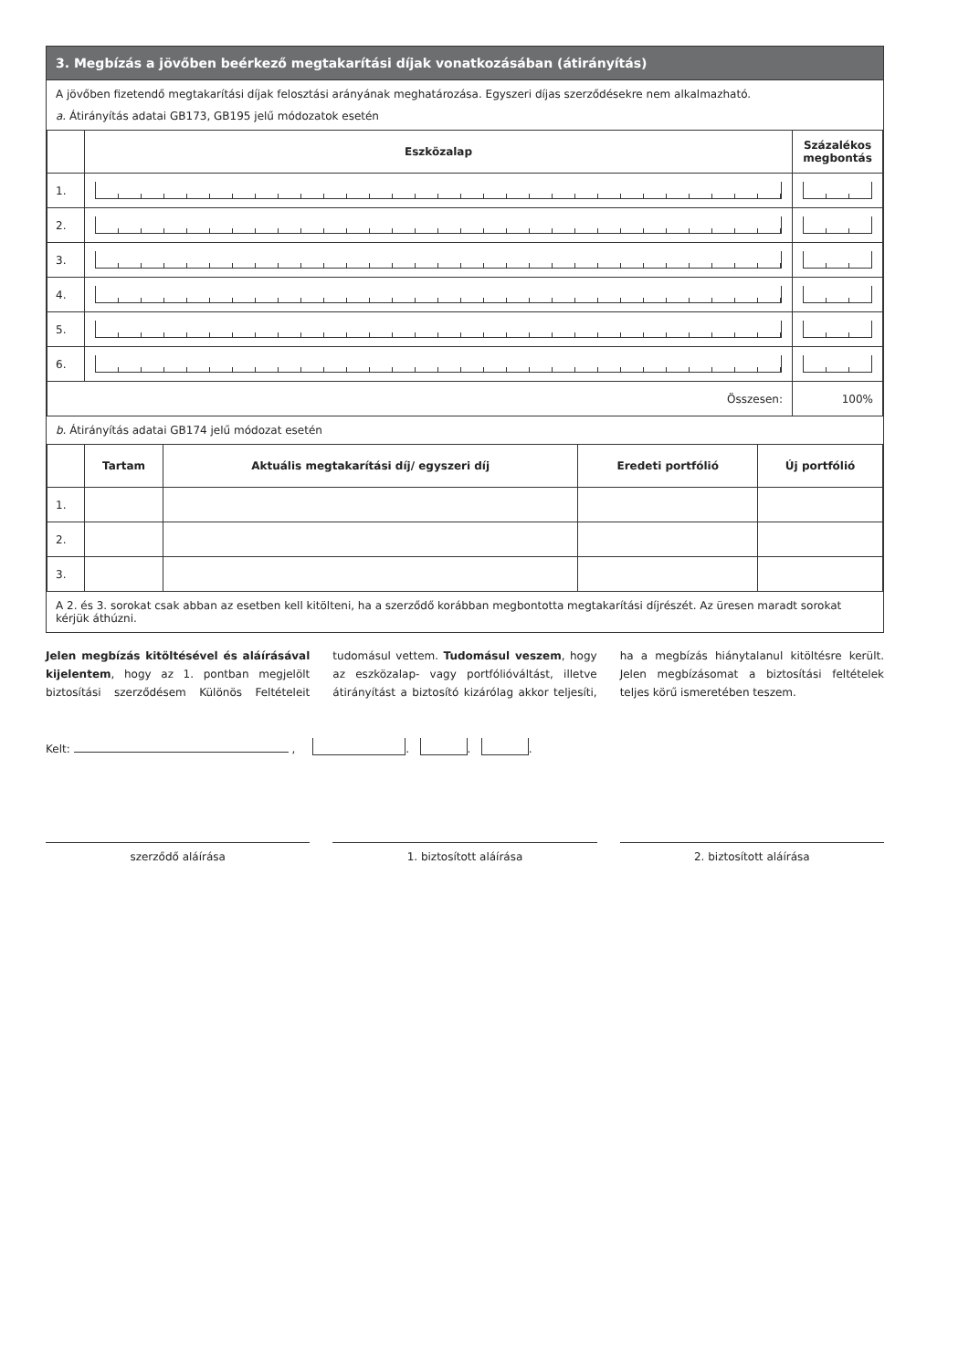3. Megbízás a jövőben beérkező megtakarítási díjak vonatkozásában (átirányítás)
A jövőben fizetendő megtakarítási díjak felosztási arányának meghatározása. Egyszeri díjas szerződésekre nem alkalmazható.
a. Átirányítás adatai GB173, GB195 jelű módozatok esetén
| | Eszközalap | Százalékos megbontás |
| --- | --- | --- |
| 1. | | |
| 2. | | |
| 3. | | |
| 4. | | |
| 5. | | |
| 6. | | |
| Összesen: | | 100% |
b. Átirányítás adatai GB174 jelű módozat esetén
| | Tartam | Aktuális megtakarítási díj/ egyszeri díj | Eredeti portfólió | Új portfólió |
| --- | --- | --- | --- | --- |
| 1. | | | | |
| 2. | | | | |
| 3. | | | | |
A 2. és 3. sorokat csak abban az esetben kell kitölteni, ha a szerződő korábban megbontotta megtakarítási díjrészét. Az üresen maradt sorokat kérjük áthúzni.
Jelen megbízás kitöltésével és aláírásával kijelentem, hogy az 1. pontban megjelölt biztosítási szerződésem Különös Feltételeit tudomásul vettem. Tudomásul veszem, hogy az eszközalap- vagy portfólióváltást, illetve átirányítást a biztosító kizárólag akkor teljesíti, ha a megbízás hiánytalanul kitöltésre került. Jelen megbízásomat a biztosítási feltételek teljes körű ismeretében teszem.
Kelt: , . . .
szerződő aláírása 1. biztosított aláírása 2. biztosított aláírása